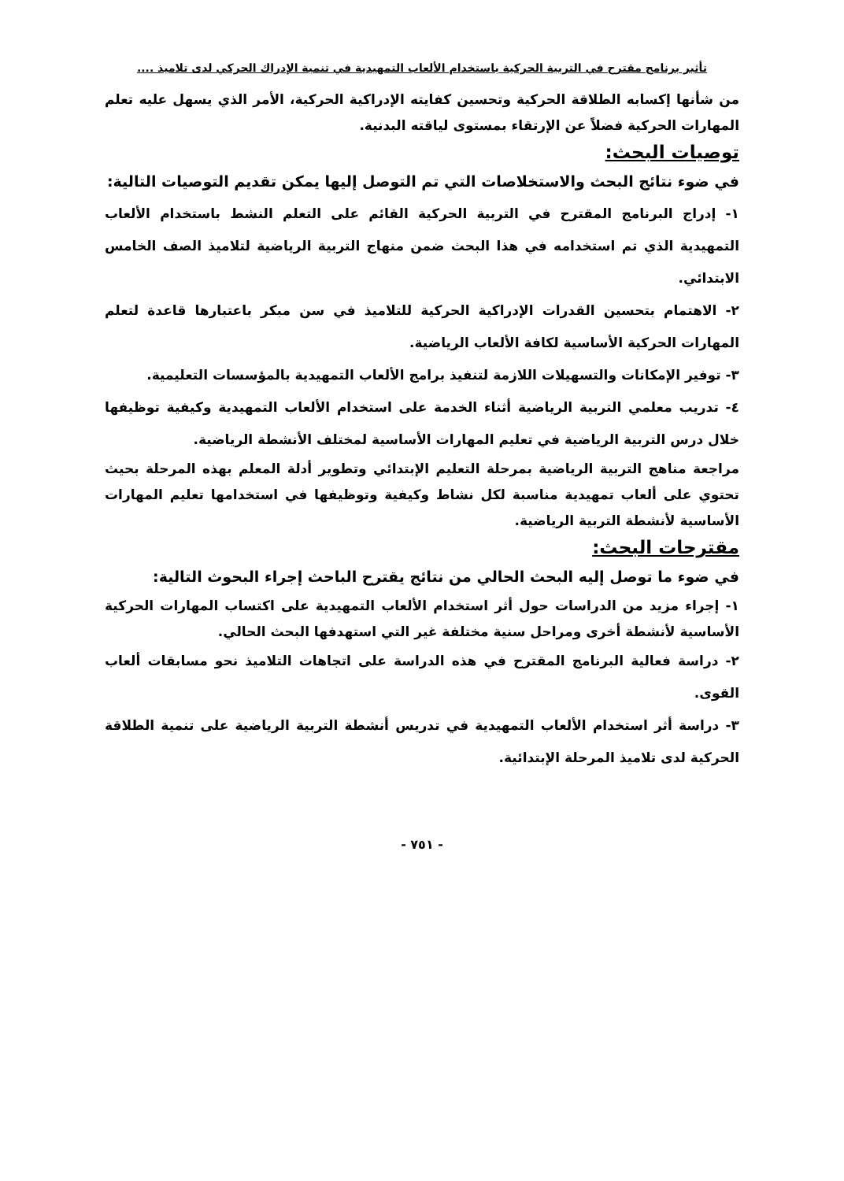تأثير برنامج مقترح في التربية الحركية باستخدام الألعاب التمهيدية في تنمية الإدراك الحركي لدى تلاميذ ....
من شأنها إكسابه الطلاقة الحركية وتحسين كفايته الإدراكية الحركية، الأمر الذي يسهل عليه تعلم المهارات الحركية فضلاً عن الإرتقاء بمستوى لياقته البدنية.
توصيات البحث:
في ضوء نتائج البحث والاستخلاصات التي تم التوصل إليها يمكن تقديم التوصيات التالية:
١- إدراج البرنامج المقترح في التربية الحركية القائم على التعلم النشط باستخدام الألعاب التمهيدية الذي تم استخدامه في هذا البحث ضمن منهاج التربية الرياضية لتلاميذ الصف الخامس الابتدائي.
٢- الاهتمام بتحسين القدرات الإدراكية الحركية للتلاميذ في سن مبكر باعتبارها قاعدة لتعلم المهارات الحركية الأساسية لكافة الألعاب الرياضية.
٣- توفير الإمكانات والتسهيلات اللازمة لتنفيذ برامج الألعاب التمهيدية بالمؤسسات التعليمية.
٤- تدريب معلمي التربية الرياضية أثناء الخدمة على استخدام الألعاب التمهيدية وكيفية توظيفها خلال درس التربية الرياضية في تعليم المهارات الأساسية لمختلف الأنشطة الرياضية.
مراجعة مناهج التربية الرياضية بمرحلة التعليم الإبتدائي وتطوير أدلة المعلم بهذه المرحلة بحيث تحتوي على ألعاب تمهيدية مناسبة لكل نشاط وكيفية وتوظيفها في استخدامها تعليم المهارات الأساسية لأنشطة التربية الرياضية.
مقترحات البحث:
في ضوء ما توصل إليه البحث الحالي من نتائج يقترح الباحث إجراء البحوث التالية:
١- إجراء مزيد من الدراسات حول أثر استخدام الألعاب التمهيدية على اكتساب المهارات الحركية الأساسية لأنشطة أخرى ومراحل سنية مختلفة غير التي استهدفها البحث الحالي.
٢- دراسة فعالية البرنامج المقترح في هذه الدراسة على اتجاهات التلاميذ نحو مسابقات ألعاب القوى.
٣- دراسة أثر استخدام الألعاب التمهيدية في تدريس أنشطة التربية الرياضية على تنمية الطلاقة الحركية لدى تلاميذ المرحلة الإبتدائية.
- ٧٥١ -